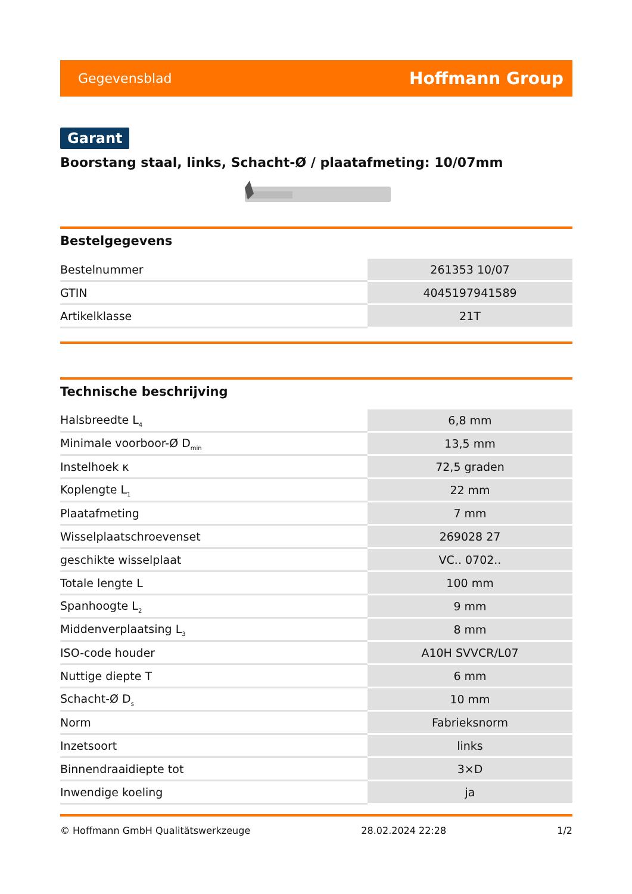Gegevensblad Hoffmann Group
Garant
Boorstang staal, links, Schacht-Ø / plaatafmeting: 10/07mm
Bestelgegevens
| Bestelnummer | 261353 10/07 |
| GTIN | 4045197941589 |
| Artikelklasse | 21T |
Technische beschrijving
| Halsbreedte L<sub>4</sub> | 6,8 mm |
| Minimale voorboor-Ø D<sub>min</sub> | 13,5 mm |
| Instelhoek κ | 72,5 graden |
| Koplengte L<sub>1</sub> | 22 mm |
| Plaatafmeting | 7 mm |
| Wisselplaatschroevenset | 269028 27 |
| geschikte wisselplaat | VC.. 0702.. |
| Totale lengte L | 100 mm |
| Spanhoogte L<sub>2</sub> | 9 mm |
| Middenverplaatsing L<sub>3</sub> | 8 mm |
| ISO-code houder | A10H SVVCR/L07 |
| Nuttige diepte T | 6 mm |
| Schacht-Ø D<sub>s</sub> | 10 mm |
| Norm | Fabrieksnorm |
| Inzetsoort | links |
| Binnendraaidiepte tot | 3×D |
| Inwendige koeling | ja |
© Hoffmann GmbH Qualitätswerkzeuge 28.02.2024 22:28 1/2